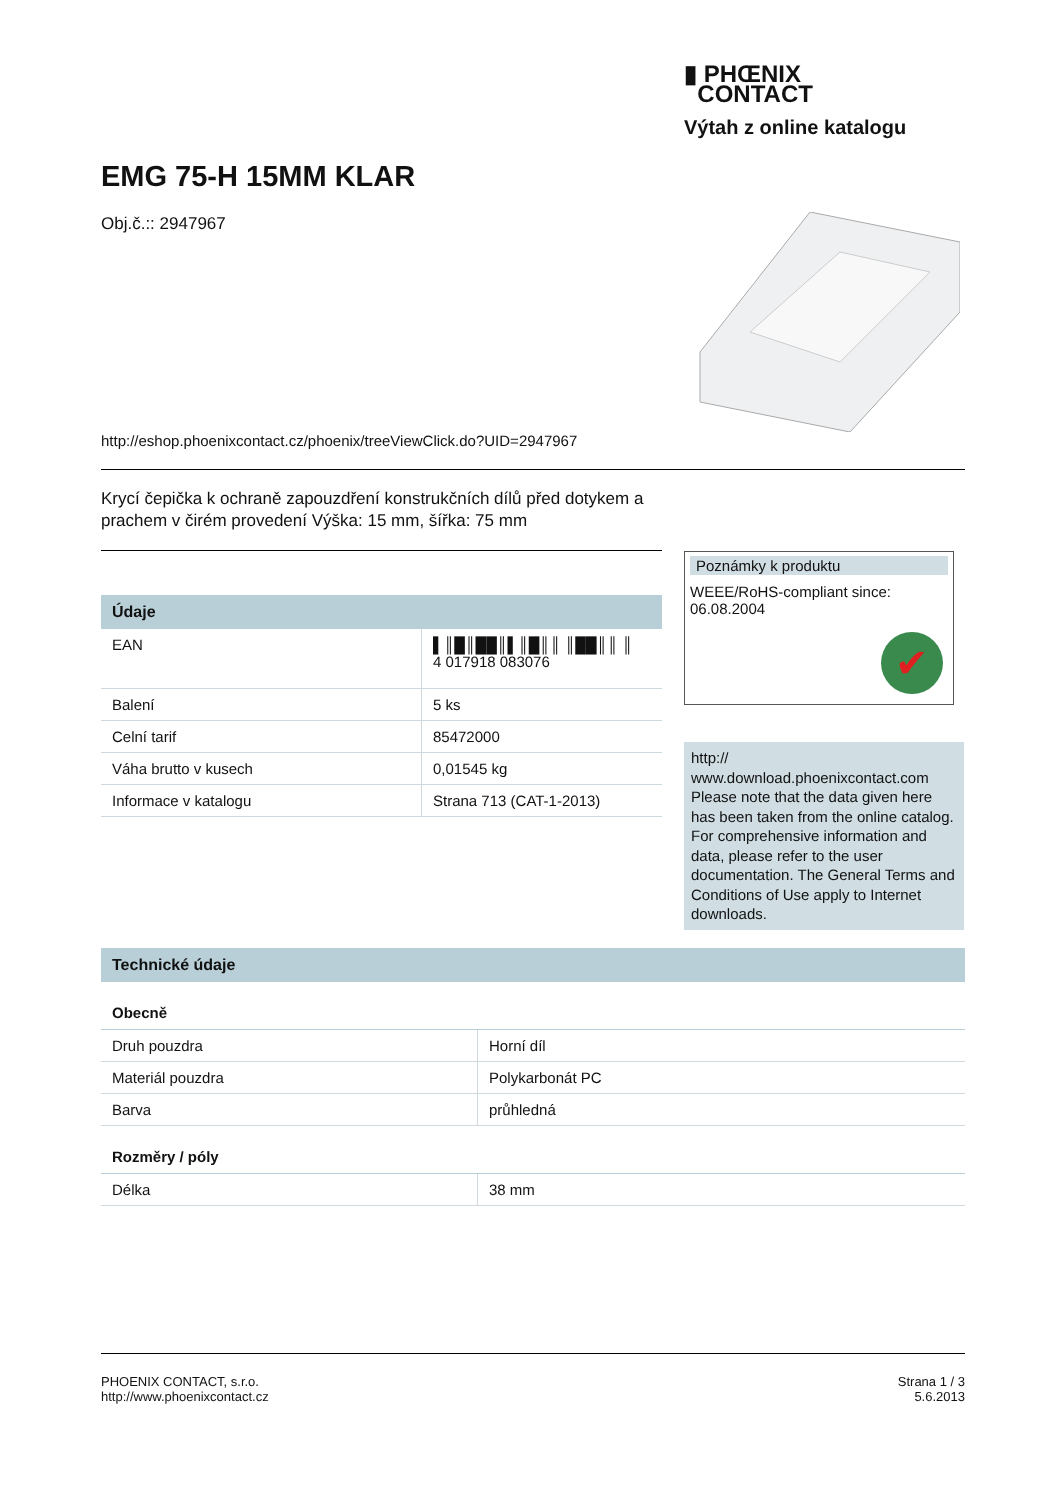▮ PHŒNIX
CONTACT
Výtah z online katalogu
EMG 75-H 15MM KLAR
Obj.č.:: 2947967
http://eshop.phoenixcontact.cz/phoenix/treeViewClick.do?UID=2947967
Krycí čepička k ochraně zapouzdření konstrukčních dílů před dotykem a prachem v čirém provedení Výška: 15 mm, šířka: 75 mm
Údaje
| EAN | ▌║█║██║▌║█║║ ║██║║ ║ 4 017918 083076 |
| Balení | 5 ks |
| Celní tarif | 85472000 |
| Váha brutto v kusech | 0,01545 kg |
| Informace v katalogu | Strana 713 (CAT-1-2013) |
Poznámky k produktu
WEEE/RoHS-compliant since:
06.08.2004
✔
http://
www.download.phoenixcontact.com Please note that the data given here has been taken from the online catalog. For comprehensive information and data, please refer to the user documentation. The General Terms and Conditions of Use apply to Internet downloads.
Technické údaje
Obecně
| Druh pouzdra | Horní díl |
| Materiál pouzdra | Polykarbonát PC |
| Barva | průhledná |
Rozměry / póly
| Délka | 38 mm |
PHOENIX CONTACT, s.r.o.
http://www.phoenixcontact.cz
Strana 1 / 3
5.6.2013